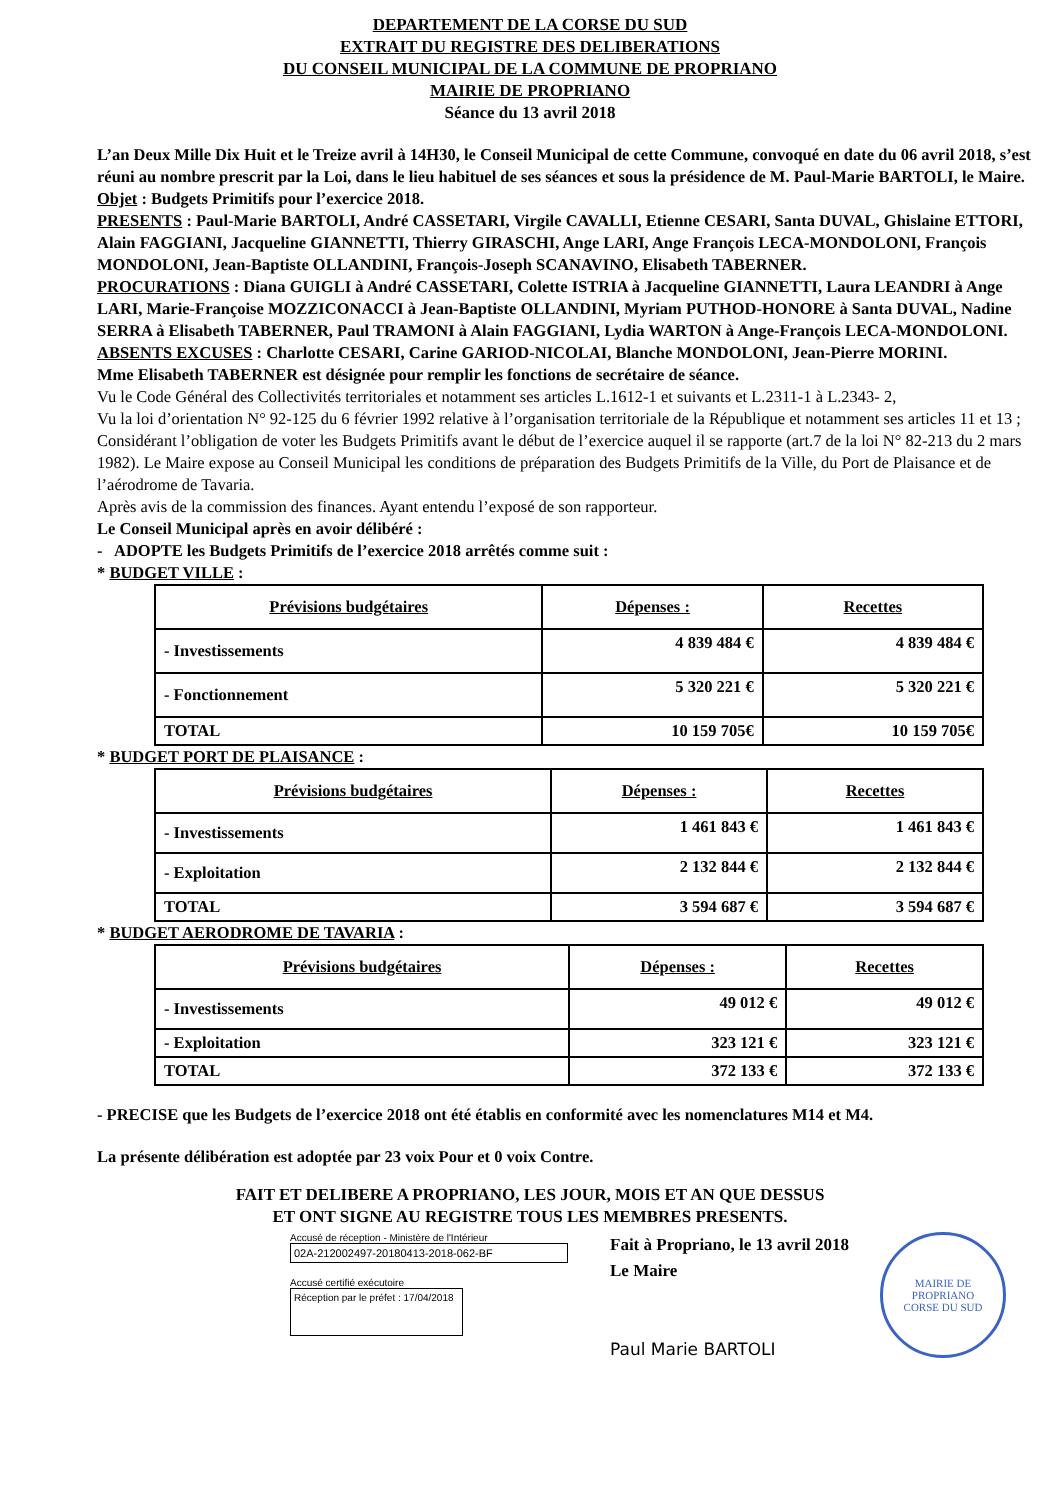DEPARTEMENT DE LA CORSE DU SUD
EXTRAIT DU REGISTRE DES DELIBERATIONS
DU CONSEIL MUNICIPAL DE LA COMMUNE DE PROPRIANO
MAIRIE DE PROPRIANO
Séance du 13 avril 2018
L’an Deux Mille Dix Huit et le Treize avril à 14H30, le Conseil Municipal de cette Commune, convoqué en date du 06 avril 2018, s’est réuni au nombre prescrit par la Loi, dans le lieu habituel de ses séances et sous la présidence de M. Paul-Marie BARTOLI, le Maire.
Objet : Budgets Primitifs pour l’exercice 2018.
PRESENTS : Paul-Marie BARTOLI, André CASSETARI, Virgile CAVALLI, Etienne CESARI, Santa DUVAL, Ghislaine ETTORI, Alain FAGGIANI, Jacqueline GIANNETTI, Thierry GIRASCHI, Ange LARI, Ange François LECA-MONDOLONI, François MONDOLONI, Jean-Baptiste OLLANDINI, François-Joseph SCANAVINO, Elisabeth TABERNER.
PROCURATIONS : Diana GUIGLI à André CASSETARI, Colette ISTRIA à Jacqueline GIANNETTI, Laura LEANDRI à Ange LARI, Marie-Françoise MOZZICONACCI à Jean-Baptiste OLLANDINI, Myriam PUTHOD-HONORE à Santa DUVAL, Nadine SERRA à Elisabeth TABERNER, Paul TRAMONI à Alain FAGGIANI, Lydia WARTON à Ange-François LECA-MONDOLONI.
ABSENTS EXCUSES : Charlotte CESARI, Carine GARIOD-NICOLAI, Blanche MONDOLONI, Jean-Pierre MORINI.
Mme Elisabeth TABERNER est désignée pour remplir les fonctions de secrétaire de séance.
Vu le Code Général des Collectivités territoriales et notamment ses articles L.1612-1 et suivants et L.2311-1 à L.2343- 2,
Vu la loi d’orientation N° 92-125 du 6 février 1992 relative à l’organisation territoriale de la République et notamment ses articles 11 et 13 ; Considérant l’obligation de voter les Budgets Primitifs avant le début de l’exercice auquel il se rapporte (art.7 de la loi N° 82-213 du 2 mars 1982). Le Maire expose au Conseil Municipal les conditions de préparation des Budgets Primitifs de la Ville, du Port de Plaisance et de l’aérodrome de Tavaria.
Après avis de la commission des finances. Ayant entendu l’exposé de son rapporteur.
Le Conseil Municipal après en avoir délibéré :
- ADOPTE les Budgets Primitifs de l’exercice 2018 arrêtés comme suit :
* BUDGET VILLE :
| Prévisions budgétaires | Dépenses : | Recettes |
| --- | --- | --- |
| - Investissements | 4 839 484 € | 4 839 484 € |
| - Fonctionnement | 5 320 221 € | 5 320 221 € |
| TOTAL | 10 159 705€ | 10 159 705€ |
* BUDGET PORT DE PLAISANCE :
| Prévisions budgétaires | Dépenses : | Recettes |
| --- | --- | --- |
| - Investissements | 1 461 843 € | 1 461 843 € |
| - Exploitation | 2 132 844 € | 2 132 844 € |
| TOTAL | 3 594 687 € | 3 594 687 € |
* BUDGET AERODROME DE TAVARIA :
| Prévisions budgétaires | Dépenses : | Recettes |
| --- | --- | --- |
| - Investissements | 49 012 € | 49 012 € |
| - Exploitation | 323 121 € | 323 121 € |
| TOTAL | 372 133 € | 372 133 € |
- PRECISE que les Budgets de l’exercice 2018 ont été établis en conformité avec les nomenclatures M14 et M4.
La présente délibération est adoptée par 23 voix Pour et 0 voix Contre.
FAIT ET DELIBERE A PROPRIANO, LES JOUR, MOIS ET AN QUE DESSUS
ET ONT SIGNE AU REGISTRE TOUS LES MEMBRES PRESENTS.
Accusé de réception - Ministère de l'Intérieur
02A-212002497-20180413-2018-062-BF
Accusé certifié exécutoire
Réception par le préfet : 17/04/2018
Fait à Propriano, le 13 avril 2018
Le Maire
Paul Marie BARTOLI
MAIRIE DE PROPRIANO
CORSE DU SUD